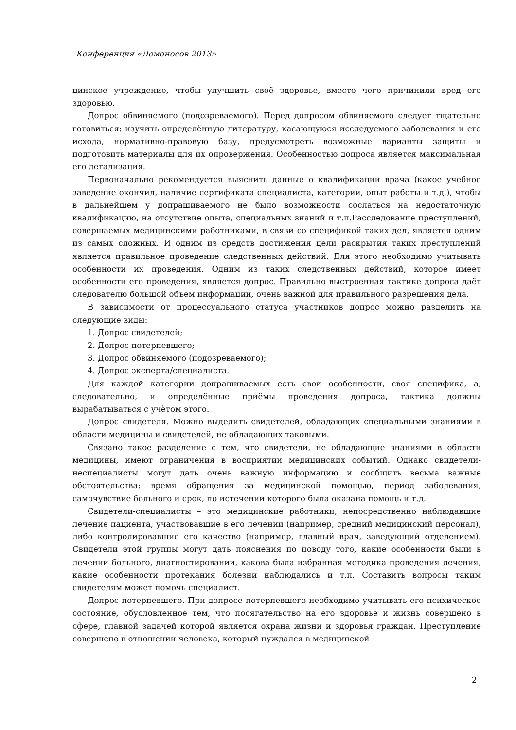Конференция «Ломоносов 2013»
цинское учреждение, чтобы улучшить своё здоровье, вместо чего причинили вред его здоровью.
Допрос обвиняемого (подозреваемого). Перед допросом обвиняемого следует тщательно готовиться: изучить определённую литературу, касающуюся исследуемого заболевания и его исхода, нормативно-правовую базу, предусмотреть возможные варианты защиты и подготовить материалы для их опровержения. Особенностью допроса является максимальная его детализация.
Первоначально рекомендуется выяснить данные о квалификации врача (какое учебное заведение окончил, наличие сертификата специалиста, категории, опыт работы и т.д.), чтобы в дальнейшем у допрашиваемого не было возможности сослаться на недостаточную квалификацию, на отсутствие опыта, специальных знаний и т.п.Расследование преступлений, совершаемых медицинскими работниками, в связи со спецификой таких дел, является одним из самых сложных. И одним из средств достижения цели раскрытия таких преступлений является правильное проведение следственных действий. Для этого необходимо учитывать особенности их проведения. Одним из таких следственных действий, которое имеет особенности его проведения, является допрос. Правильно выстроенная тактике допроса даёт следователю большой объем информации, очень важной для правильного разрешения дела.
В зависимости от процессуального статуса участников допрос можно разделить на следующие виды:
1. Допрос свидетелей;
2. Допрос потерпевшего;
3. Допрос обвиняемого (подозреваемого);
4. Допрос эксперта/специалиста.
Для каждой категории допрашиваемых есть свои особенности, своя специфика, а, следовательно, и определённые приёмы проведения допроса, тактика должны вырабатываться с учётом этого.
Допрос свидетеля. Можно выделить свидетелей, обладающих специальными знаниями в области медицины и свидетелей, не обладающих таковыми.
Связано такое разделение с тем, что свидетели, не обладающие знаниями в области медицины, имеют ограничения в восприятии медицинских событий. Однако свидетели-неспециалисты могут дать очень важную информацию и сообщить весьма важные обстоятельства: время обращения за медицинской помощью, период заболевания, самочувствие больного и срок, по истечении которого была оказана помощь и т.д.
Свидетели-специалисты – это медицинские работники, непосредственно наблюдавшие лечение пациента, участвовавшие в его лечении (например, средний медицинский персонал), либо контролировавшие его качество (например, главный врач, заведующий отделением). Свидетели этой группы могут дать пояснения по поводу того, какие особенности были в лечении больного, диагностировании, какова была избранная методика проведения лечения, какие особенности протекания болезни наблюдались и т.п. Составить вопросы таким свидетелям может помочь специалист.
Допрос потерпевшего. При допросе потерпевшего необходимо учитывать его психическое состояние, обусловленное тем, что посягательство на его здоровье и жизнь совершено в сфере, главной задачей которой является охрана жизни и здоровья граждан. Преступление совершено в отношении человека, который нуждался в медицинской
2